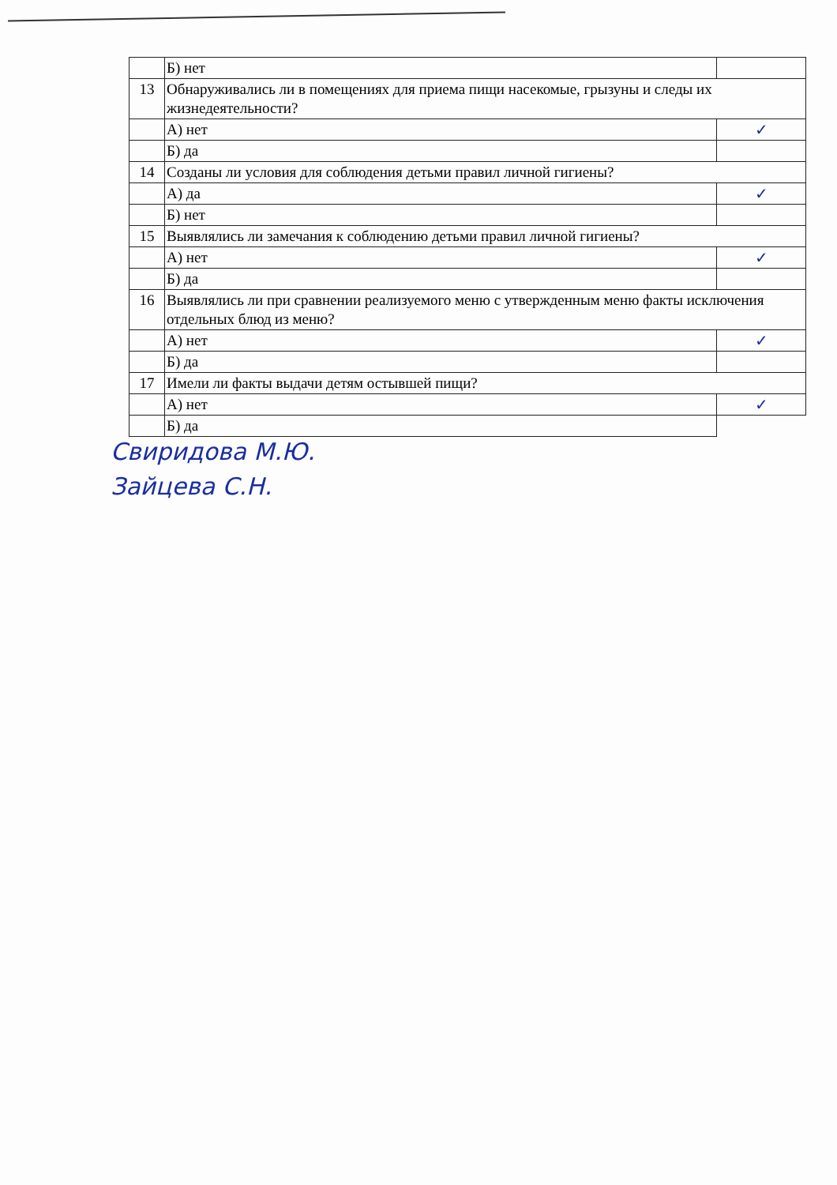| | Б) нет | |
| 13 | Обнаруживались ли в помещениях для приема пищи насекомые, грызуны и следы их жизнедеятельности? | |
| | А) нет | ✓ |
| | Б) да | |
| 14 | Созданы ли условия для соблюдения детьми правил личной гигиены? | |
| | А) да | ✓ |
| | Б) нет | |
| 15 | Выявлялись ли замечания к соблюдению детьми правил личной гигиены? | |
| | А) нет | ✓ |
| | Б) да | |
| 16 | Выявлялись ли при сравнении реализуемого меню с утвержденным меню факты исключения отдельных блюд из меню? | |
| | А) нет | ✓ |
| | Б) да | |
| 17 | Имели ли факты выдачи детям остывшей пищи? | |
| | А) нет | ✓ |
| | Б) да | |
Свиридова М.Ю.
Зайцева С.Н.